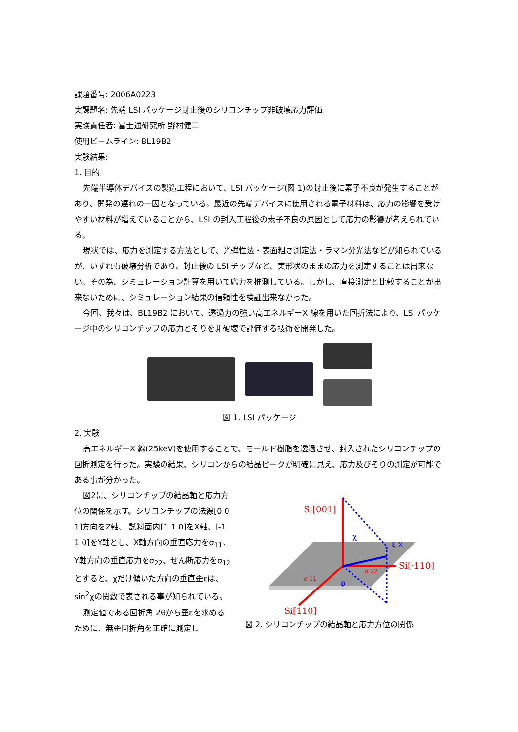課題番号: 2006A0223
実課題名: 先端 LSI パッケージ封止後のシリコンチップ非破壊応力評価
実験責任者: 富士通研究所 野村健二
使用ビームライン: BL19B2
実験結果:
1. 目的
先端半導体デバイスの製造工程において、LSI パッケージ(図 1)の封止後に素子不良が発生することがあり、開発の遅れの一因となっている。最近の先端デバイスに使用される電子材料は、応力の影響を受けやすい材料が増えていることから、LSI の封入工程後の素子不良の原因として応力の影響が考えられている。
現状では、応力を測定する方法として、光弾性法・表面粗さ測定法・ラマン分光法などが知られているが、いずれも破壊分析であり、封止後の LSI チップなど、実形状のままの応力を測定することは出来ない。その為、シミュレーション計算を用いて応力を推測している。しかし、直接測定と比較することが出来ないために、シミュレーション結果の信頼性を検証出来なかった。
今回、我々は、BL19B2 において、透過力の強い高エネルギーX 線を用いた回折法により、LSI パッケージ中のシリコンチップの応力とそりを非破壊で評価する技術を開発した。
図 1. LSI パッケージ
2. 実験
高エネルギーX 線(25keV)を使用することで、モールド樹脂を透過させ、封入されたシリコンチップの回折測定を行った。実験の結果、シリコンからの結晶ピークが明確に見え、応力及びそりの測定が可能である事が分かった。
図2に、シリコンチップの結晶軸と応力方位の関係を示す。シリコンチップの法線[0 0 1]方向をZ軸、 試料面内[1 1 0]をX軸、[-1 1 0]をY軸とし、X軸方向の垂直応力をσ<sub>11</sub>、Y軸方向の垂直応力をσ<sub>22</sub>、せん断応力をσ<sub>12</sub>とすると、χだけ傾いた方向の垂直歪εは、sin<sup>2</sup>χの関数で表される事が知られている。
測定値である回折角 2θから歪εを求めるために、無歪回折角を正確に測定し
Si[001]
Si[·110]
Si[110]
σ 11
σ 22
χ
ε x
φ
図 2. シリコンチップの結晶軸と応力方位の関係